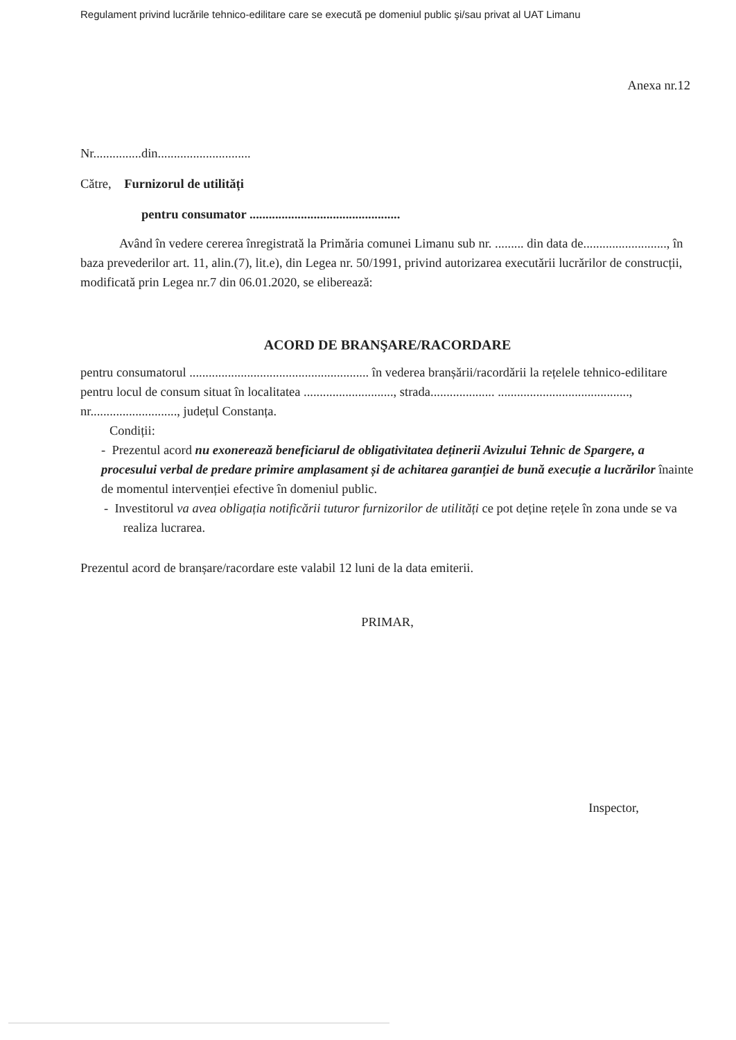Regulament privind lucrările tehnico-edilitare care se execută pe domeniul public şi/sau privat al UAT Limanu
Anexa nr.12
Nr...............din.............................
Către, Furnizorul de utilități
pentru consumator ...............................................
Având în vedere cererea înregistrată la Primăria comunei Limanu sub nr. ......... din data de.........................., în baza prevederilor art. 11, alin.(7), lit.e), din Legea nr. 50/1991, privind autorizarea executării lucrărilor de construcții, modificată prin Legea nr.7 din 06.01.2020, se eliberează:
ACORD DE BRANŞARE/RACORDARE
pentru consumatorul ........................................................ în vederea branșării/racordării la rețelele tehnico-edilitare pentru locul de consum situat în localitatea ............................, strada.................... ........................................., nr..........................., județul Constanța.
Condiții:
- Prezentul acord nu exonerează beneficiarul de obligativitatea deținerii Avizului Tehnic de Spargere, a procesului verbal de predare primire amplasament și de achitarea garanției de bună execuție a lucrărilor înainte de momentul intervenției efective în domeniul public.
- Investitorul va avea obligația notificării tuturor furnizorilor de utilități ce pot deține rețele în zona unde se va realiza lucrarea.
Prezentul acord de branșare/racordare este valabil 12 luni de la data emiterii.
PRIMAR,
Inspector,